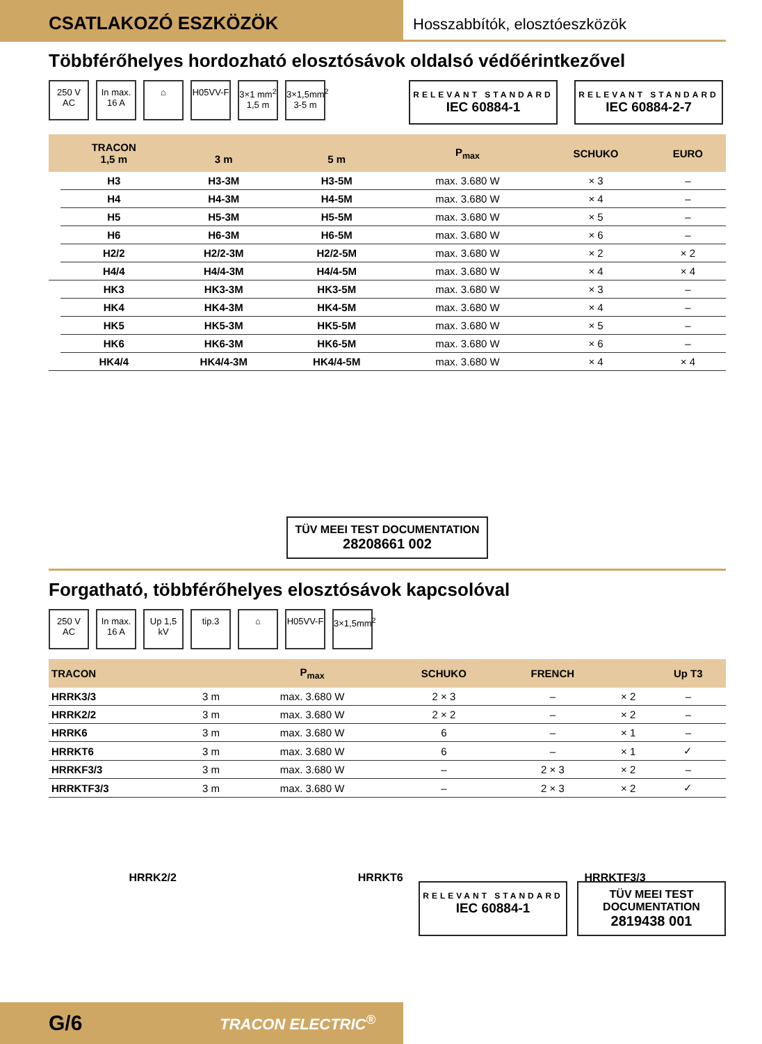CSATLAKOZÓ ESZKÖZÖK
Hosszabbítók, elosztóeszközök
Többférőhelyes hordozható elosztósávok oldalsó védőérintkezővel
250 V AC
In max. 16 A
⌂ H05VV-F 3×1 mm<sup>2</sup> 1,5 m
3×1,5mm<sup>2</sup> 3-5 m
RELEVANT STANDARD
IEC 60884-1
RELEVANT STANDARD
IEC 60884-2-7
| | TRACON 1,5 m | 3 m | 5 m | P<sub>max</sub> | SCHUKO | EURO |
| --- | --- | --- | --- | --- | --- | --- |
| | H3 | H3-3M | H3-5M | max. 3.680 W | × 3 | – |
| | H4 | H4-3M | H4-5M | max. 3.680 W | × 4 | – |
| | H5 | H5-3M | H5-5M | max. 3.680 W | × 5 | – |
| | H6 | H6-3M | H6-5M | max. 3.680 W | × 6 | – |
| | H2/2 | H2/2-3M | H2/2-5M | max. 3.680 W | × 2 | × 2 |
| | H4/4 | H4/4-3M | H4/4-5M | max. 3.680 W | × 4 | × 4 |
| | HK3 | HK3-3M | HK3-5M | max. 3.680 W | × 3 | – |
| | HK4 | HK4-3M | HK4-5M | max. 3.680 W | × 4 | – |
| | HK5 | HK5-3M | HK5-5M | max. 3.680 W | × 5 | – |
| | HK6 | HK6-3M | HK6-5M | max. 3.680 W | × 6 | – |
| | HK4/4 | HK4/4-3M | HK4/4-5M | max. 3.680 W | × 4 | × 4 |
TÜV MEEI TEST DOCUMENTATION
28208661 002
Forgatható, többférőhelyes elosztósávok kapcsolóval
250 V AC
In max. 16 A
Up 1,5 kV
tip.3 ⌂ H05VV-F 3×1,5mm<sup>2</sup>
| TRACON | | P<sub>max</sub> | SCHUKO | FRENCH | | Up T3 |
| --- | --- | --- | --- | --- | --- | --- |
| HRRK3/3 | 3 m | max. 3.680 W | 2 × 3 | – | × 2 | – |
| HRRK2/2 | 3 m | max. 3.680 W | 2 × 2 | – | × 2 | – |
| HRRK6 | 3 m | max. 3.680 W | 6 | – | × 1 | – |
| HRRKT6 | 3 m | max. 3.680 W | 6 | – | × 1 | ✓ |
| HRRKF3/3 | 3 m | max. 3.680 W | – | 2 × 3 | × 2 | – |
| HRRKTF3/3 | 3 m | max. 3.680 W | – | 2 × 3 | × 2 | ✓ |
HRRK2/2 HRRKT6 HRRKTF3/3
RELEVANT STANDARD
IEC 60884-1
TÜV MEEI TEST DOCUMENTATION
2819438 001
G/6 TRACON ELECTRIC<sup>®</sup>